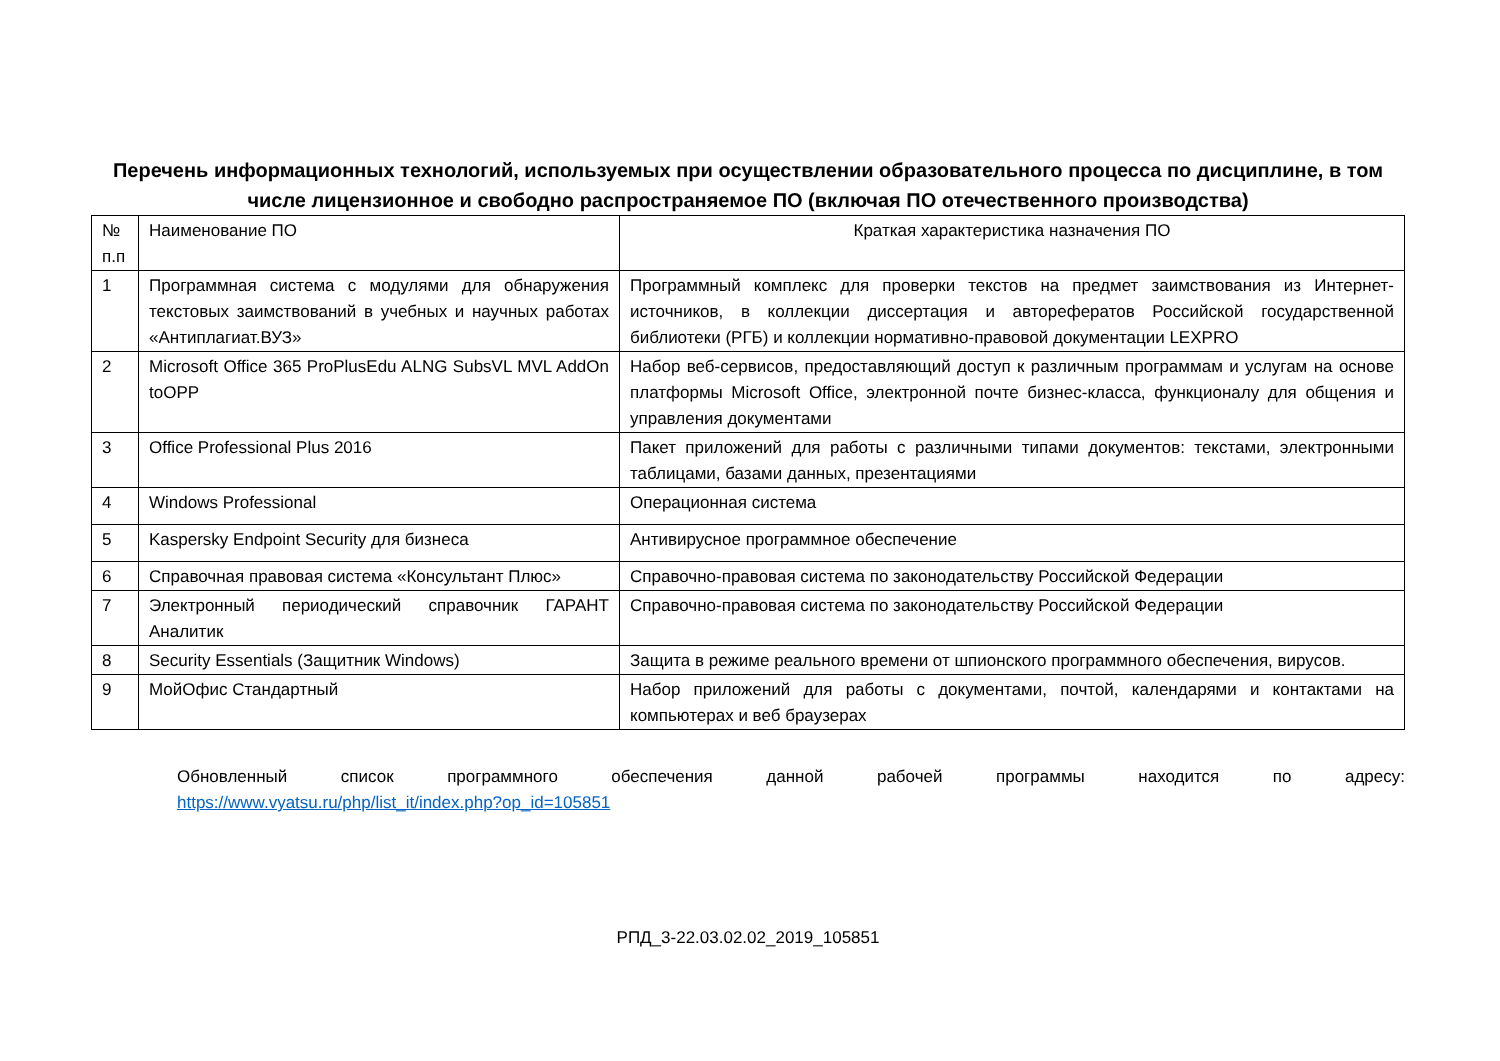Перечень информационных технологий, используемых при осуществлении образовательного процесса по дисциплине, в том числе лицензионное и свободно распространяемое ПО (включая ПО отечественного производства)
| № п.п | Наименование ПО | Краткая характеристика назначения ПО |
| 1 | Программная система с модулями для обнаружения текстовых заимствований в учебных и научных работах «Антиплагиат.ВУЗ» | Программный комплекс для проверки текстов на предмет заимствования из Интернет-источников, в коллекции диссертация и авторефератов Российской государственной библиотеки (РГБ) и коллекции нормативно-правовой документации LEXPRO |
| 2 | Microsoft Office 365 ProPlusEdu ALNG SubsVL MVL AddOn toOPP | Набор веб-сервисов, предоставляющий доступ к различным программам и услугам на основе платформы Microsoft Office, электронной почте бизнес-класса, функционалу для общения и управления документами |
| 3 | Office Professional Plus 2016 | Пакет приложений для работы с различными типами документов: текстами, электронными таблицами, базами данных, презентациями |
| 4 | Windows Professional | Операционная система |
| 5 | Kaspersky Endpoint Security для бизнеса | Антивирусное программное обеспечение |
| 6 | Справочная правовая система «Консультант Плюс» | Справочно-правовая система по законодательству Российской Федерации |
| 7 | Электронный периодический справочник ГАРАНТ Аналитик | Справочно-правовая система по законодательству Российской Федерации |
| 8 | Security Essentials (Защитник Windows) | Защита в режиме реального времени от шпионского программного обеспечения, вирусов. |
| 9 | МойОфис Стандартный | Набор приложений для работы с документами, почтой, календарями и контактами на компьютерах и веб браузерах |
Обновленный список программного обеспечения данной рабочей программы находится по адресу:
https://www.vyatsu.ru/php/list_it/index.php?op_id=105851
РПД_3-22.03.02.02_2019_105851